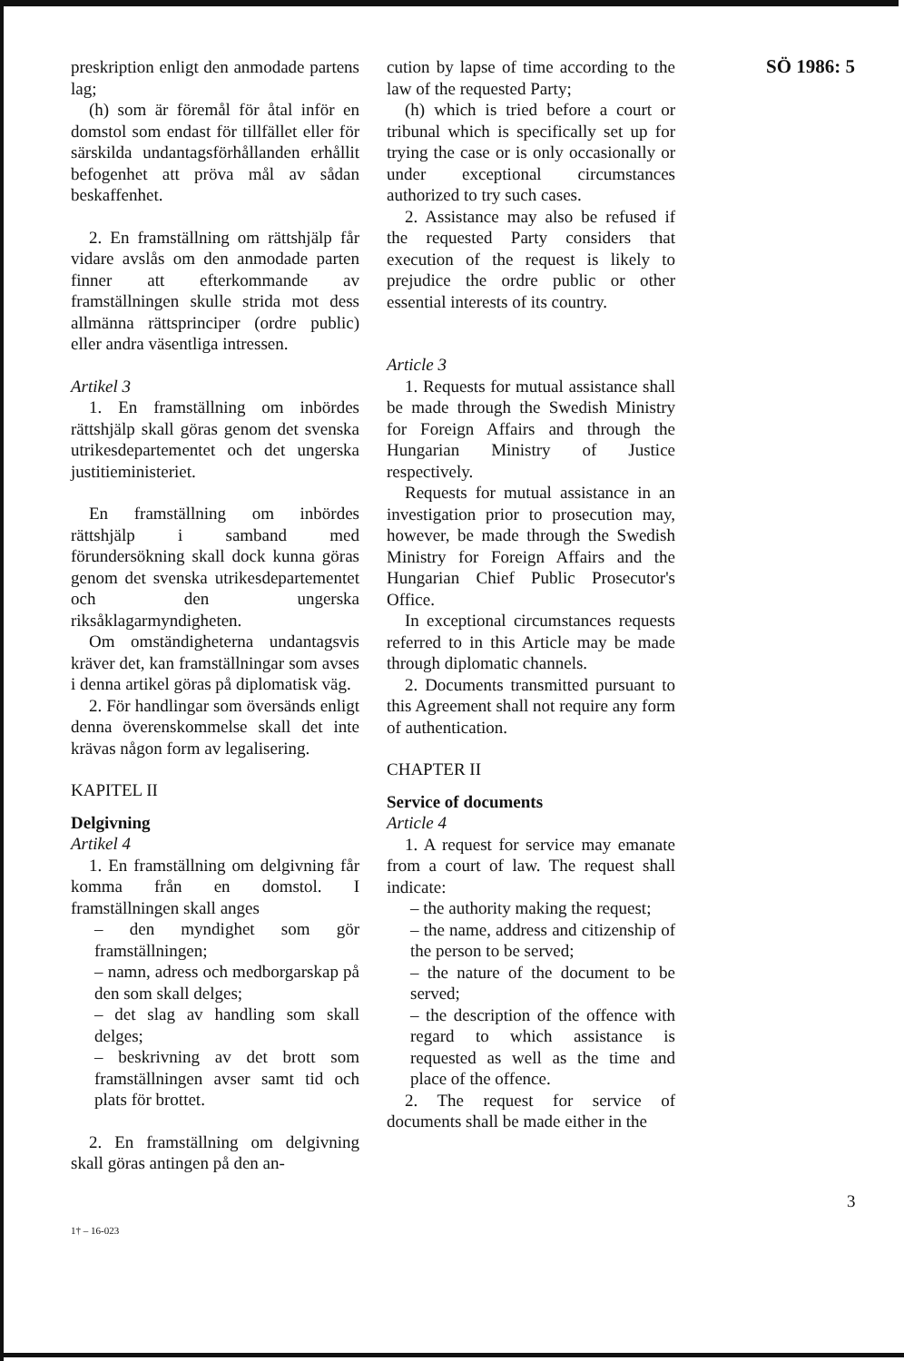preskription enligt den anmodade partens lag;
(h) som är föremål för åtal inför en domstol som endast för tillfället eller för särskilda undantagsförhållanden erhållit befogenhet att pröva mål av sådan beskaffenhet.
2. En framställning om rättshjälp får vidare avslås om den anmodade parten finner att efterkommande av framställningen skulle strida mot dess allmänna rättsprinciper (ordre public) eller andra väsentliga intressen.
Artikel 3
1. En framställning om inbördes rättshjälp skall göras genom det svenska utrikesdepartementet och det ungerska justitieministeriet.
En framställning om inbördes rättshjälp i samband med förundersökning skall dock kunna göras genom det svenska utrikesdepartementet och den ungerska riksåklagarmyndigheten.
Om omständigheterna undantagsvis kräver det, kan framställningar som avses i denna artikel göras på diplomatisk väg.
2. För handlingar som översänds enligt denna överenskommelse skall det inte krävas någon form av legalisering.
KAPITEL II
Delgivning
Artikel 4
1. En framställning om delgivning får komma från en domstol. I framställningen skall anges
– den myndighet som gör framställningen;
– namn, adress och medborgarskap på den som skall delges;
– det slag av handling som skall delges;
– beskrivning av det brott som framställningen avser samt tid och plats för brottet.
2. En framställning om delgivning skall göras antingen på den an-
cution by lapse of time according to the law of the requested Party;
(h) which is tried before a court or tribunal which is specifically set up for trying the case or is only occasionally or under exceptional circumstances authorized to try such cases.
2. Assistance may also be refused if the requested Party considers that execution of the request is likely to prejudice the ordre public or other essential interests of its country.
Article 3
1. Requests for mutual assistance shall be made through the Swedish Ministry for Foreign Affairs and through the Hungarian Ministry of Justice respectively.
Requests for mutual assistance in an investigation prior to prosecution may, however, be made through the Swedish Ministry for Foreign Affairs and the Hungarian Chief Public Prosecutor's Office.
In exceptional circumstances requests referred to in this Article may be made through diplomatic channels.
2. Documents transmitted pursuant to this Agreement shall not require any form of authentication.
CHAPTER II
Service of documents
Article 4
1. A request for service may emanate from a court of law. The request shall indicate:
– the authority making the request;
– the name, address and citizenship of the person to be served;
– the nature of the document to be served;
– the description of the offence with regard to which assistance is requested as well as the time and place of the offence.
2. The request for service of documents shall be made either in the
SÖ 1986: 5
3
1† – 16-023